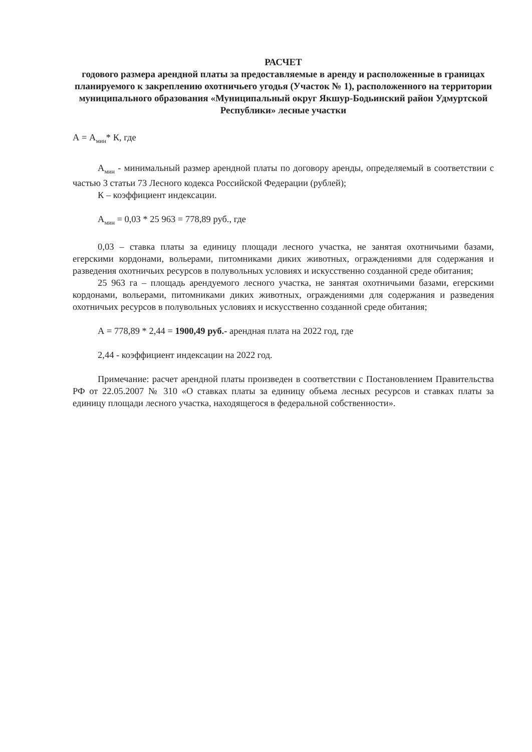РАСЧЕТ
годового размера арендной платы за предоставляемые в аренду и расположенные в границах планируемого к закреплению охотничьего угодья (Участок № 1), расположенного на территории муниципального образования «Муниципальный округ Якшур-Бодьинский район Удмуртской Республики» лесные участки
А = А<sub>мин</sub>* К, где
А<sub>мин</sub> - минимальный размер арендной платы по договору аренды, определяемый в соответствии с частью 3 статьи 73 Лесного кодекса Российской Федерации (рублей);
К – коэффициент индексации.
А<sub>мин</sub> = 0,03 * 25 963 = 778,89 руб., где
0,03 – ставка платы за единицу площади лесного участка, не занятая охотничьими базами, егерскими кордонами, вольерами, питомниками диких животных, ограждениями для содержания и разведения охотничьих ресурсов в полувольных условиях и искусственно созданной среде обитания;
25 963 га – площадь арендуемого лесного участка, не занятая охотничьими базами, егерскими кордонами, вольерами, питомниками диких животных, ограждениями для содержания и разведения охотничьих ресурсов в полувольных условиях и искусственно созданной среде обитания;
А = 778,89 * 2,44 = 1900,49 руб.- арендная плата на 2022 год, где
2,44 - коэффициент индексации на 2022 год.
Примечание: расчет арендной платы произведен в соответствии с Постановлением Правительства РФ от 22.05.2007 № 310 «О ставках платы за единицу объема лесных ресурсов и ставках платы за единицу площади лесного участка, находящегося в федеральной собственности».